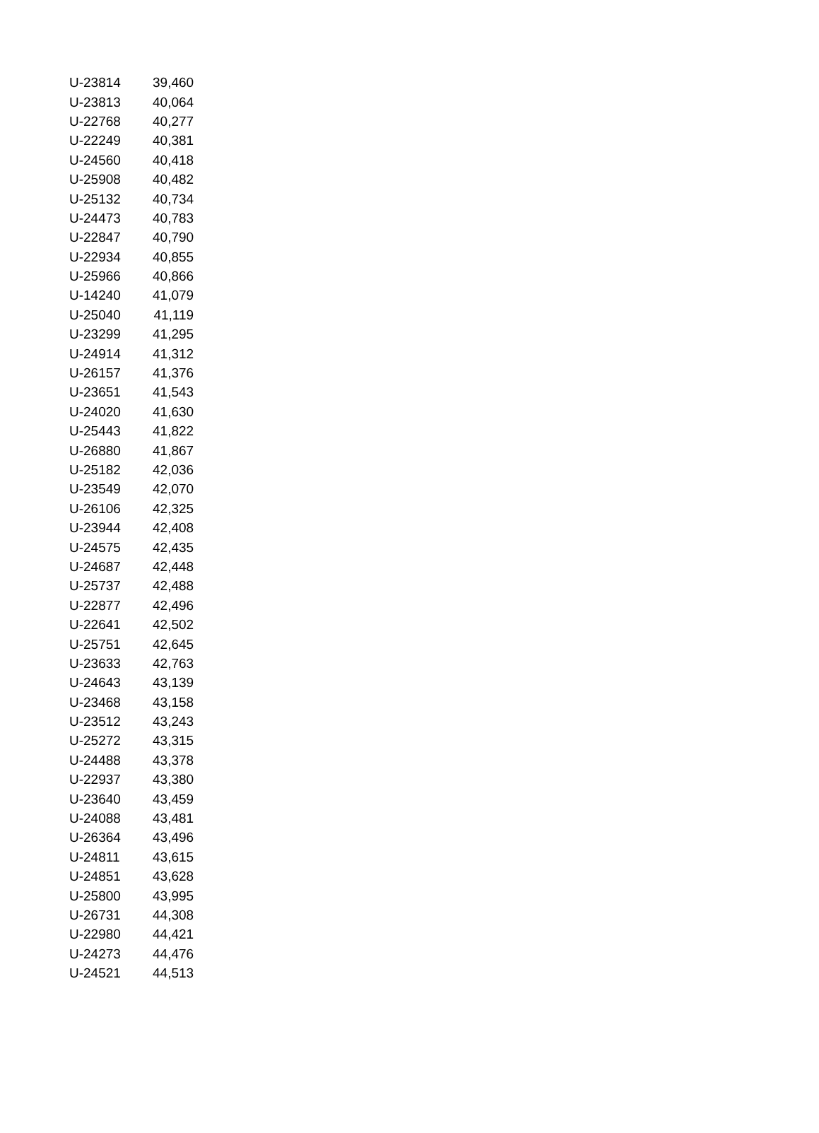| U-23814 | 39,460 |
| U-23813 | 40,064 |
| U-22768 | 40,277 |
| U-22249 | 40,381 |
| U-24560 | 40,418 |
| U-25908 | 40,482 |
| U-25132 | 40,734 |
| U-24473 | 40,783 |
| U-22847 | 40,790 |
| U-22934 | 40,855 |
| U-25966 | 40,866 |
| U-14240 | 41,079 |
| U-25040 | 41,119 |
| U-23299 | 41,295 |
| U-24914 | 41,312 |
| U-26157 | 41,376 |
| U-23651 | 41,543 |
| U-24020 | 41,630 |
| U-25443 | 41,822 |
| U-26880 | 41,867 |
| U-25182 | 42,036 |
| U-23549 | 42,070 |
| U-26106 | 42,325 |
| U-23944 | 42,408 |
| U-24575 | 42,435 |
| U-24687 | 42,448 |
| U-25737 | 42,488 |
| U-22877 | 42,496 |
| U-22641 | 42,502 |
| U-25751 | 42,645 |
| U-23633 | 42,763 |
| U-24643 | 43,139 |
| U-23468 | 43,158 |
| U-23512 | 43,243 |
| U-25272 | 43,315 |
| U-24488 | 43,378 |
| U-22937 | 43,380 |
| U-23640 | 43,459 |
| U-24088 | 43,481 |
| U-26364 | 43,496 |
| U-24811 | 43,615 |
| U-24851 | 43,628 |
| U-25800 | 43,995 |
| U-26731 | 44,308 |
| U-22980 | 44,421 |
| U-24273 | 44,476 |
| U-24521 | 44,513 |